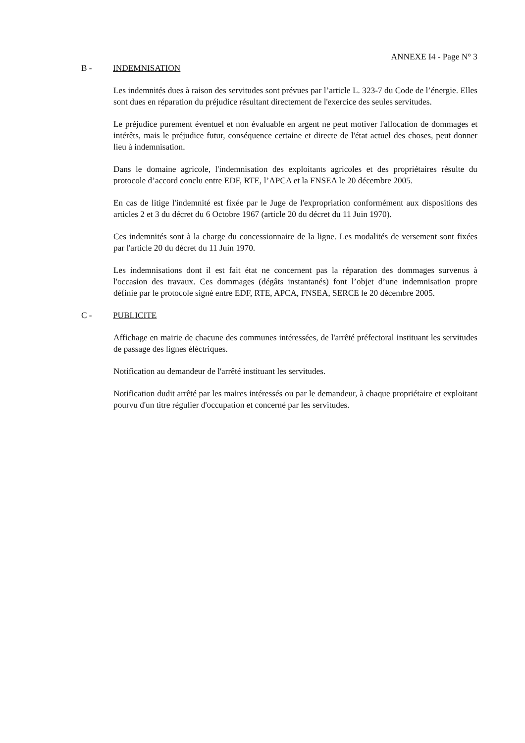ANNEXE I4 - Page N° 3
B - INDEMNISATION
Les indemnités dues à raison des servitudes sont prévues par l’article L. 323-7 du Code de l’énergie. Elles sont dues en réparation du préjudice résultant directement de l'exercice des seules servitudes.
Le préjudice purement éventuel et non évaluable en argent ne peut motiver l'allocation de dommages et intérêts, mais le préjudice futur, conséquence certaine et directe de l'état actuel des choses, peut donner lieu à indemnisation.
Dans le domaine agricole, l'indemnisation des exploitants agricoles et des propriétaires résulte du protocole d’accord conclu entre EDF, RTE, l’APCA et la FNSEA le 20 décembre 2005.
En cas de litige l'indemnité est fixée par le Juge de l'expropriation conformément aux dispositions des articles 2 et 3 du décret du 6 Octobre 1967 (article 20 du décret du 11 Juin 1970).
Ces indemnités sont à la charge du concessionnaire de la ligne. Les modalités de versement sont fixées par l'article 20 du décret du 11 Juin 1970.
Les indemnisations dont il est fait état ne concernent pas la réparation des dommages survenus à l'occasion des travaux. Ces dommages (dégâts instantanés) font l’objet d’une indemnisation propre définie par le protocole signé entre EDF, RTE, APCA, FNSEA, SERCE le 20 décembre 2005.
C - PUBLICITE
Affichage en mairie de chacune des communes intéressées, de l'arrêté préfectoral instituant les servitudes de passage des lignes éléctriques.
Notification au demandeur de l'arrêté instituant les servitudes.
Notification dudit arrêté par les maires intéressés ou par le demandeur, à chaque propriétaire et exploitant pourvu d'un titre régulier d'occupation et concerné par les servitudes.